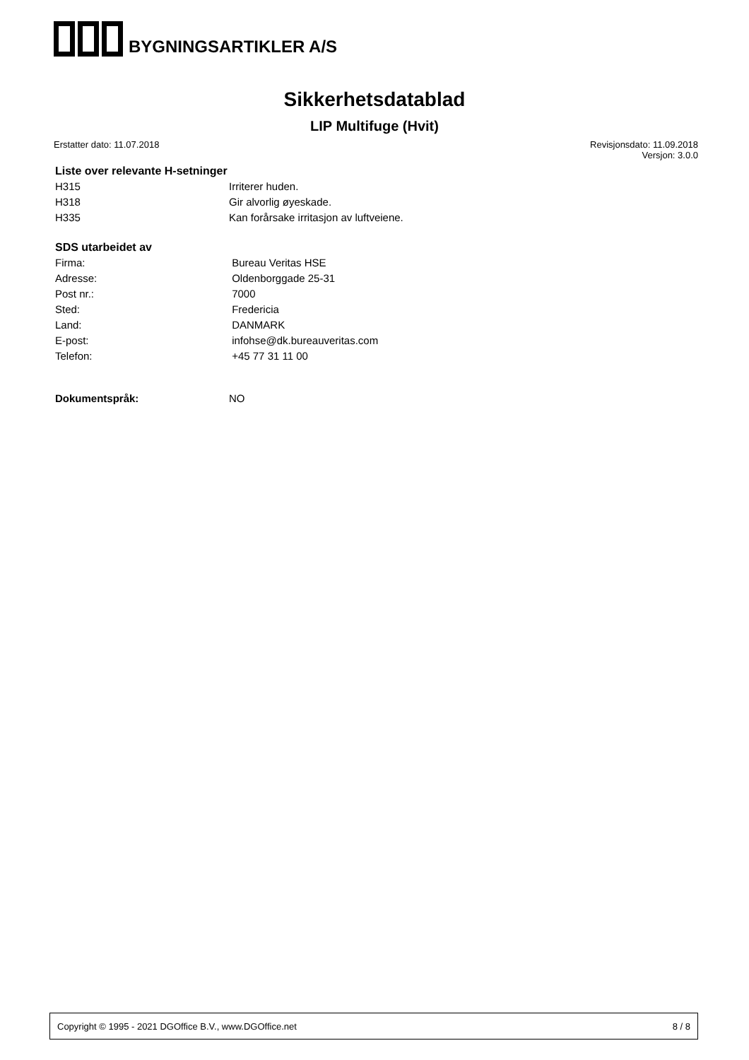BYGNINGSARTIKLER A/S
Sikkerhetsdatablad
LIP Multifuge (Hvit)
Erstatter dato: 11.07.2018 Revisjonsdato: 11.09.2018
Versjon: 3.0.0
Liste over relevante H-setninger
| H315 | Irriterer huden. |
| H318 | Gir alvorlig øyeskade. |
| H335 | Kan forårsake irritasjon av luftveiene. |
SDS utarbeidet av
| Firma: | Bureau Veritas HSE |
| Adresse: | Oldenborggade 25-31 |
| Post nr.: | 7000 |
| Sted: | Fredericia |
| Land: | DANMARK |
| E-post: | infohse@dk.bureauveritas.com |
| Telefon: | +45 77 31 11 00 |
| Dokumentspråk: | NO |
Copyright © 1995 - 2021 DGOffice B.V., www.DGOffice.net 8 / 8